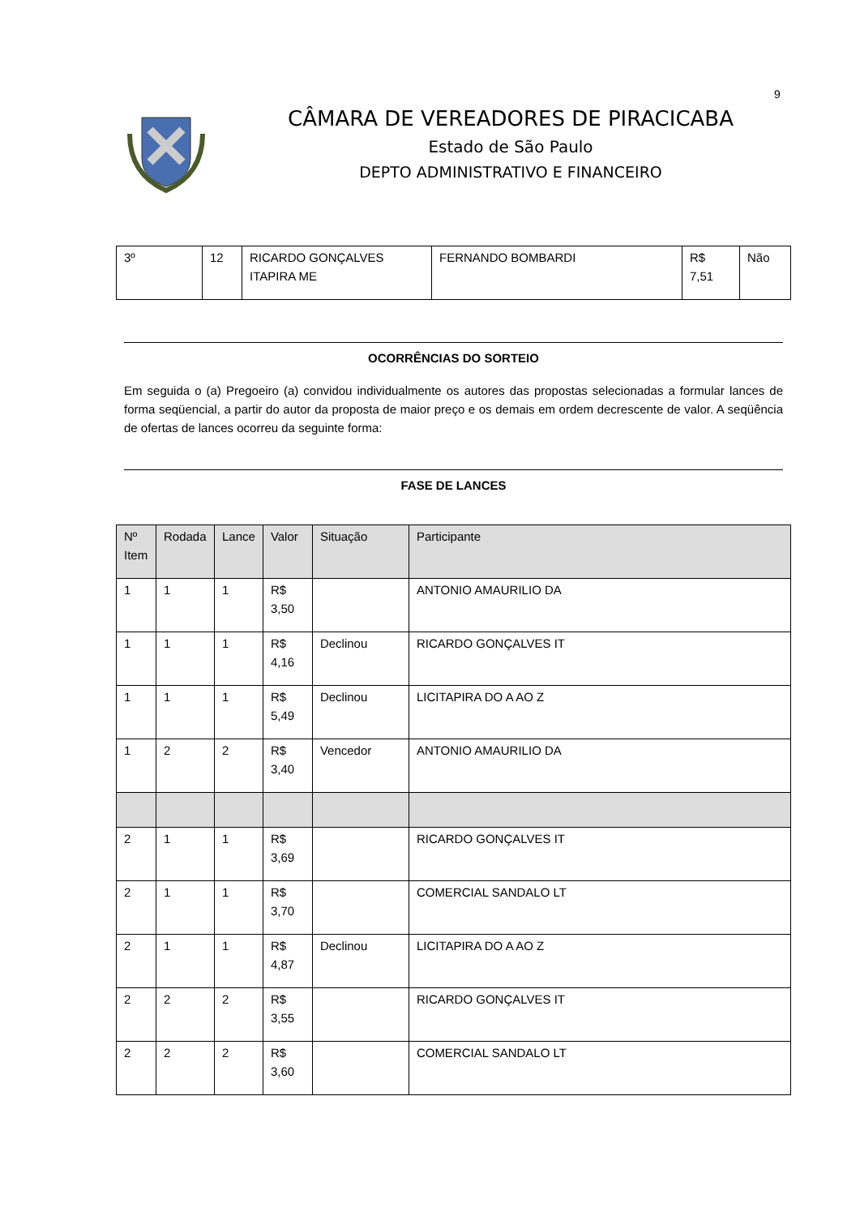9
CÂMARA DE VEREADORES DE PIRACICABA
Estado de São Paulo
DEPTO ADMINISTRATIVO E FINANCEIRO
| 3º | 12 | RICARDO GONÇALVES ITAPIRA ME | FERNANDO BOMBARDI | R$ 7,51 | Não |
OCORRÊNCIAS DO SORTEIO
Em seguida o (a) Pregoeiro (a) convidou individualmente os autores das propostas selecionadas a formular lances de forma seqüencial, a partir do autor da proposta de maior preço e os demais em ordem decrescente de valor. A seqüência de ofertas de lances ocorreu da seguinte forma:
FASE DE LANCES
| Nº Item | Rodada | Lance | Valor | Situação | Participante |
| --- | --- | --- | --- | --- | --- |
| 1 | 1 | 1 | R$ 3,50 | | ANTONIO AMAURILIO DA |
| 1 | 1 | 1 | R$ 4,16 | Declinou | RICARDO GONÇALVES IT |
| 1 | 1 | 1 | R$ 5,49 | Declinou | LICITAPIRA DO A AO Z |
| 1 | 2 | 2 | R$ 3,40 | Vencedor | ANTONIO AMAURILIO DA |
| 2 | 1 | 1 | R$ 3,69 | | RICARDO GONÇALVES IT |
| 2 | 1 | 1 | R$ 3,70 | | COMERCIAL SANDALO LT |
| 2 | 1 | 1 | R$ 4,87 | Declinou | LICITAPIRA DO A AO Z |
| 2 | 2 | 2 | R$ 3,55 | | RICARDO GONÇALVES IT |
| 2 | 2 | 2 | R$ 3,60 | | COMERCIAL SANDALO LT |